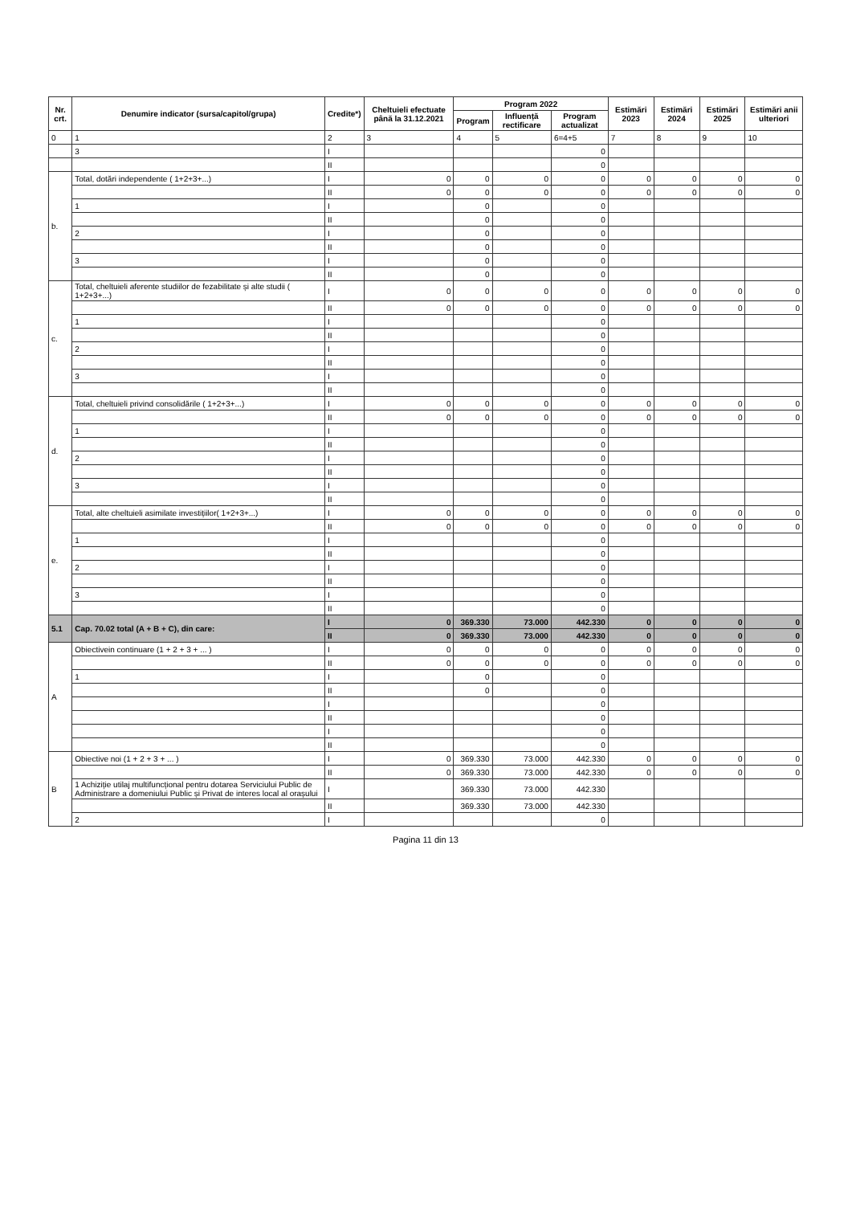| Nr. crt. | Denumire indicator (sursa/capitol/grupa) | Credite*) | Cheltuieli efectuate până la 31.12.2021 | Program 2022 | | | Estimări 2023 | Estimări 2024 | Estimări 2025 | Estimări anii ulteriori |
| --- | --- | --- | --- | --- | --- | --- | --- | --- | --- | --- |
| | | | | Program | Influență rectificare | Program actualizat | | | | |
| 0 | 1 | 2 | 3 | 4 | 5 | 6=4+5 | 7 | 8 | 9 | 10 |
| | 3 | I | | | | 0 | | | | |
| | | II | | | | 0 | | | | |
| b. | Total, dotări independente ( 1+2+3+...) | I | 0 | 0 | 0 | 0 | 0 | 0 | 0 | 0 |
| | | II | 0 | 0 | 0 | 0 | 0 | 0 | 0 | 0 |
| | 1 | I | | 0 | | 0 | | | | |
| | | II | | 0 | | 0 | | | | |
| | 2 | I | | 0 | | 0 | | | | |
| | | II | | 0 | | 0 | | | | |
| | 3 | I | | 0 | | 0 | | | | |
| | | II | | 0 | | 0 | | | | |
| c. | Total, cheltuieli aferente studiilor de fezabilitate și alte studii ( 1+2+3+...) | I | 0 | 0 | 0 | 0 | 0 | 0 | 0 | 0 |
| | | II | 0 | 0 | 0 | 0 | 0 | 0 | 0 | 0 |
| | 1 | I | | | | 0 | | | | |
| | | II | | | | 0 | | | | |
| | 2 | I | | | | 0 | | | | |
| | | II | | | | 0 | | | | |
| | 3 | I | | | | 0 | | | | |
| | | II | | | | 0 | | | | |
| d. | Total, cheltuieli privind consolidările ( 1+2+3+...) | I | 0 | 0 | 0 | 0 | 0 | 0 | 0 | 0 |
| | | II | 0 | 0 | 0 | 0 | 0 | 0 | 0 | 0 |
| | 1 | I | | | | 0 | | | | |
| | | II | | | | 0 | | | | |
| | 2 | I | | | | 0 | | | | |
| | | II | | | | 0 | | | | |
| | 3 | I | | | | 0 | | | | |
| | | II | | | | 0 | | | | |
| e. | Total, alte cheltuieli asimilate investițiilor( 1+2+3+...) | I | 0 | 0 | 0 | 0 | 0 | 0 | 0 | 0 |
| | | II | 0 | 0 | 0 | 0 | 0 | 0 | 0 | 0 |
| | 1 | I | | | | 0 | | | | |
| | | II | | | | 0 | | | | |
| | 2 | I | | | | 0 | | | | |
| | | II | | | | 0 | | | | |
| | 3 | I | | | | 0 | | | | |
| | | II | | | | 0 | | | | |
| 5.1 | Cap. 70.02 total (A + B + C), din care: | I | 0 | 369.330 | 73.000 | 442.330 | 0 | 0 | 0 | 0 |
| | | II | 0 | 369.330 | 73.000 | 442.330 | 0 | 0 | 0 | 0 |
| A | Obiectivein continuare (1 + 2 + 3 + ... ) | I | 0 | 0 | 0 | 0 | 0 | 0 | 0 | 0 |
| | | II | 0 | 0 | 0 | 0 | 0 | 0 | 0 | 0 |
| | 1 | I | | 0 | | 0 | | | | |
| | | II | | 0 | | 0 | | | | |
| | | I | | | | 0 | | | | |
| | | II | | | | 0 | | | | |
| | | I | | | | 0 | | | | |
| | | II | | | | 0 | | | | |
| B | Obiective noi (1 + 2 + 3 + ... ) | I | 0 | 369.330 | 73.000 | 442.330 | 0 | 0 | 0 | 0 |
| | | II | 0 | 369.330 | 73.000 | 442.330 | 0 | 0 | 0 | 0 |
| | 1 Achiziție utilaj multifuncțional pentru dotarea Serviciului Public de Administrare a domeniului Public și Privat de interes local al orașului | I | | 369.330 | 73.000 | 442.330 | | | | |
| | | II | | 369.330 | 73.000 | 442.330 | | | | |
| | 2 | I | | | | 0 | | | | |
Pagina 11 din 13